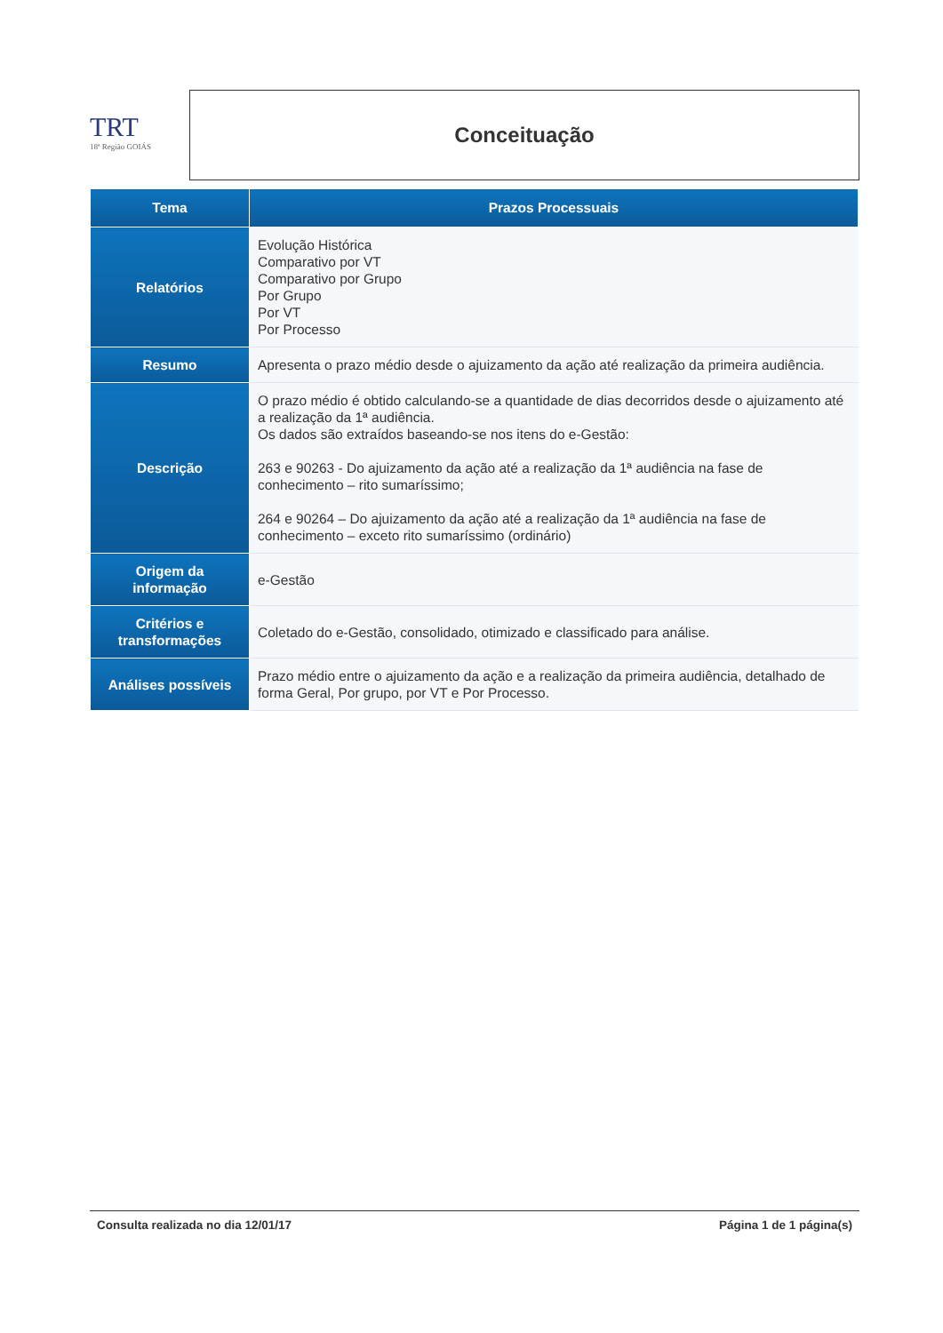TRT
18ª Região GOIÁS
Conceituação
| Tema | Prazos Processuais |
| --- | --- |
| Relatórios | Evolução Histórica Comparativo por VT Comparativo por Grupo Por Grupo Por VT Por Processo |
| Resumo | Apresenta o prazo médio desde o ajuizamento da ação até realização da primeira audiência. |
| Descrição | O prazo médio é obtido calculando-se a quantidade de dias decorridos desde o ajuizamento até a realização da 1ª audiência. Os dados são extraídos baseando-se nos itens do e-Gestão: 263 e 90263 - Do ajuizamento da ação até a realização da 1ª audiência na fase de conhecimento – rito sumaríssimo; 264 e 90264 – Do ajuizamento da ação até a realização da 1ª audiência na fase de conhecimento – exceto rito sumaríssimo (ordinário) |
| Origem da informação | e-Gestão |
| Critérios e transformações | Coletado do e-Gestão, consolidado, otimizado e classificado para análise. |
| Análises possíveis | Prazo médio entre o ajuizamento da ação e a realização da primeira audiência, detalhado de forma Geral, Por grupo, por VT e Por Processo. |
Consulta realizada no dia 12/01/17 Página 1 de 1 página(s)